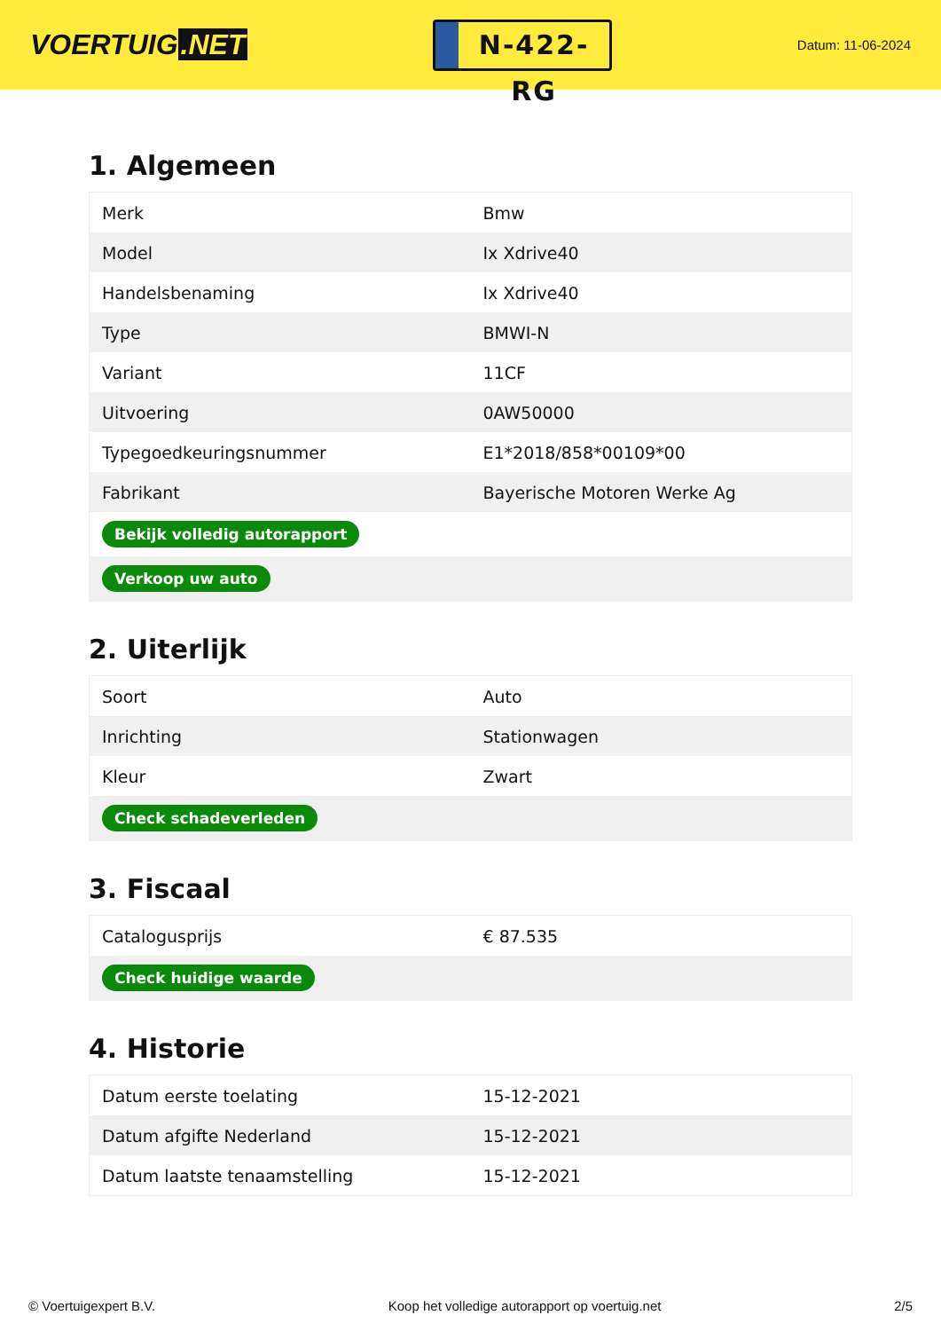VOERTUIG.NET
N-422-RG
Datum: 11-06-2024
1. Algemeen
| Merk | Bmw |
| Model | Ix Xdrive40 |
| Handelsbenaming | Ix Xdrive40 |
| Type | BMWI-N |
| Variant | 11CF |
| Uitvoering | 0AW50000 |
| Typegoedkeuringsnummer | E1*2018/858*00109*00 |
| Fabrikant | Bayerische Motoren Werke Ag |
| Bekijk volledig autorapport | |
| Verkoop uw auto | |
2. Uiterlijk
| Soort | Auto |
| Inrichting | Stationwagen |
| Kleur | Zwart |
| Check schadeverleden | |
3. Fiscaal
| Catalogusprijs | € 87.535 |
| Check huidige waarde | |
4. Historie
| Datum eerste toelating | 15-12-2021 |
| Datum afgifte Nederland | 15-12-2021 |
| Datum laatste tenaamstelling | 15-12-2021 |
© Voertuigexpert B.V. Koop het volledige autorapport op voertuig.net 2/5